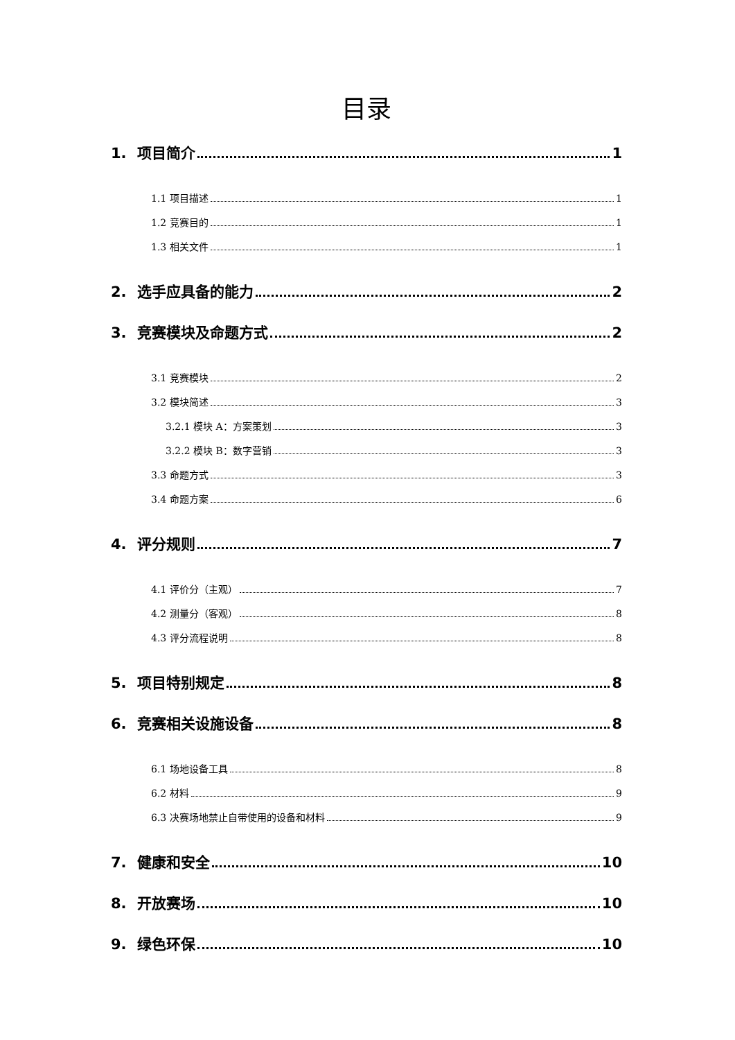目录
1. 项目简介 1
1.1 项目描述 1
1.2 竞赛目的 1
1.3 相关文件 1
2. 选手应具备的能力 2
3. 竞赛模块及命题方式 2
3.1 竞赛模块 2
3.2 模块简述 3
3.2.1 模块 A：方案策划 3
3.2.2 模块 B：数字营销 3
3.3 命题方式 3
3.4 命题方案 6
4. 评分规则 7
4.1 评价分（主观） 7
4.2 测量分（客观） 8
4.3 评分流程说明 8
5. 项目特别规定 8
6. 竞赛相关设施设备 8
6.1 场地设备工具 8
6.2 材料 9
6.3 决赛场地禁止自带使用的设备和材料 9
7. 健康和安全 10
8. 开放赛场 10
9. 绿色环保 10